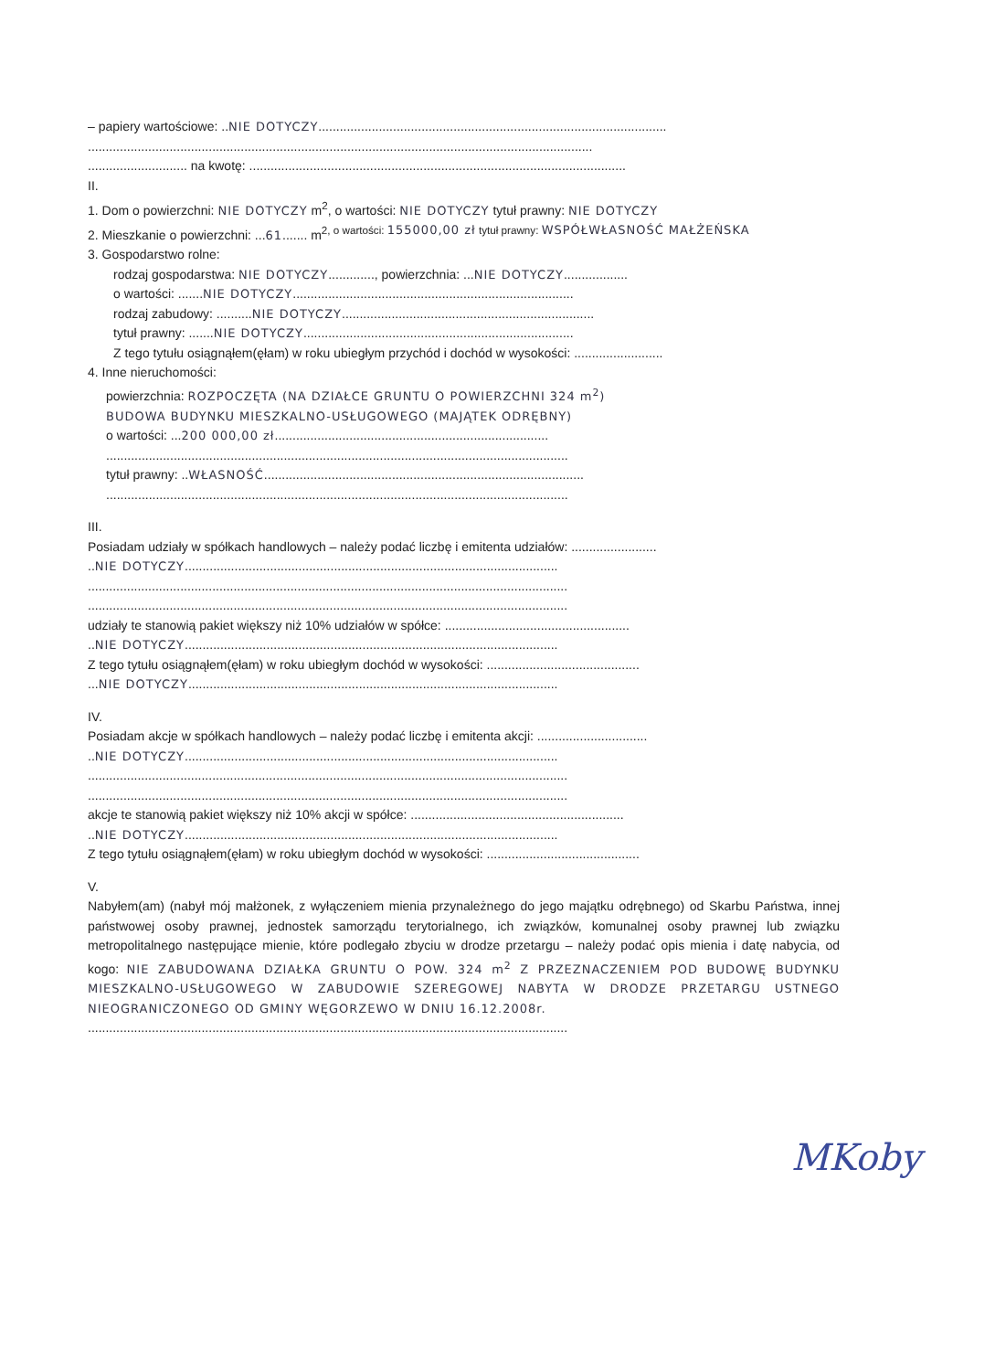– papiery wartościowe: ..NIE DOTYCZY..................................................................................................
..............................................................................................................................................
............................ na kwotę: ..........................................................................................................
II.
1. Dom o powierzchni: NIE DOTYCZY m<sup>2</sup>, o wartości: NIE DOTYCZY tytuł prawny: NIE DOTYCZY
2. Mieszkanie o powierzchni: ...61....... m<sup>2, o wartości: 155000,00 zł tytuł prawny: WSPÓŁWŁASNOŚĆ MAŁŻEŃSKA</sup>
3. Gospodarstwo rolne:
rodzaj gospodarstwa: NIE DOTYCZY............., powierzchnia: ...NIE DOTYCZY..................
o wartości: .......NIE DOTYCZY...............................................................................
rodzaj zabudowy: ..........NIE DOTYCZY.......................................................................
tytuł prawny: .......NIE DOTYCZY............................................................................
Z tego tytułu osiągnąłem(ęłam) w roku ubiegłym przychód i dochód w wysokości: .........................
4. Inne nieruchomości:
powierzchnia: ROZPOCZĘTA (NA DZIAŁCE GRUNTU O POWIERZCHNI 324 m<sup>2</sup>)
BUDOWA BUDYNKU MIESZKALNO-USŁUGOWEGO (MAJĄTEK ODRĘBNY)
o wartości: ...200 000,00 zł.............................................................................
..................................................................................................................................
tytuł prawny: ..WŁASNOŚĆ..........................................................................................
..................................................................................................................................
III.
Posiadam udziały w spółkach handlowych – należy podać liczbę i emitenta udziałów: ........................
..NIE DOTYCZY.........................................................................................................
.......................................................................................................................................
.......................................................................................................................................
udziały te stanowią pakiet większy niż 10% udziałów w spółce: ....................................................
..NIE DOTYCZY.........................................................................................................
Z tego tytułu osiągnąłem(ęłam) w roku ubiegłym dochód w wysokości: ...........................................
...NIE DOTYCZY........................................................................................................
IV.
Posiadam akcje w spółkach handlowych – należy podać liczbę i emitenta akcji: ...............................
..NIE DOTYCZY.........................................................................................................
.......................................................................................................................................
.......................................................................................................................................
akcje te stanowią pakiet większy niż 10% akcji w spółce: ............................................................
..NIE DOTYCZY.........................................................................................................
Z tego tytułu osiągnąłem(ęłam) w roku ubiegłym dochód w wysokości: ...........................................
V.
Nabyłem(am) (nabył mój małżonek, z wyłączeniem mienia przynależnego do jego majątku odrębnego) od Skarbu Państwa, innej państwowej osoby prawnej, jednostek samorządu terytorialnego, ich związków, komunalnej osoby prawnej lub związku metropolitalnego następujące mienie, które podlegało zbyciu w drodze przetargu – należy podać opis mienia i datę nabycia, od kogo: NIE ZABUDOWANA DZIAŁKA GRUNTU O POW. 324 m<sup>2</sup> Z PRZEZNACZENIEM POD BUDOWĘ BUDYNKU MIESZKALNO-USŁUGOWEGO W ZABUDOWIE SZEREGOWEJ NABYTA W DRODZE PRZETARGU USTNEGO NIEOGRANICZONEGO OD GMINY WĘGORZEWO W DNIU 16.12.2008r.
.......................................................................................................................................
MKoby